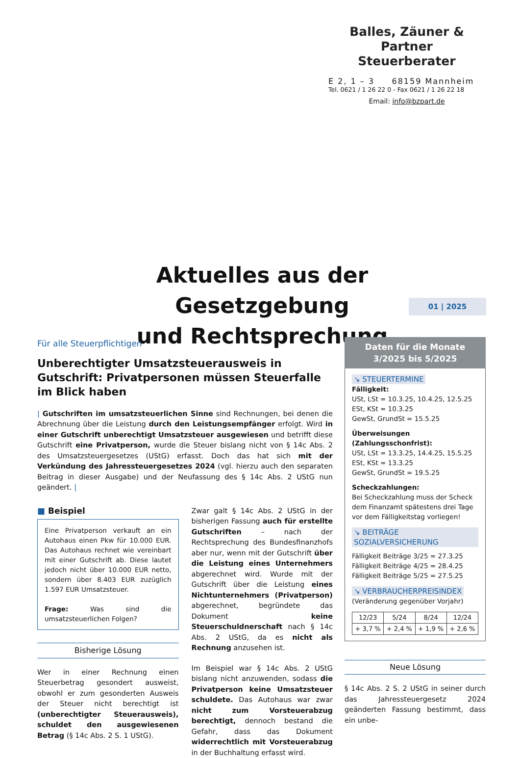Balles, Zäuner & Partner
Steuerberater
E 2, 1 – 3 68159 Mannheim
Tel. 0621 / 1 26 22 0 - Fax 0621 / 1 26 22 18
Email: info@bzpart.de
Aktuelles aus der Gesetzgebung
und Rechtsprechung
01 | 2025
Für alle Steuerpflichtigen
Unberechtigter Umsatzsteuerausweis in Gutschrift: Privatpersonen müssen Steuerfalle im Blick haben
| Gutschriften im umsatzsteuerlichen Sinne sind Rechnungen, bei denen die Abrechnung über die Leistung durch den Leistungsempfänger erfolgt. Wird in einer Gutschrift unberechtigt Umsatzsteuer ausgewiesen und betrifft diese Gutschrift eine Privatperson, wurde die Steuer bislang nicht von § 14c Abs. 2 des Umsatzsteuergesetzes (UStG) erfasst. Doch das hat sich mit der Verkündung des Jahressteuergesetzes 2024 (vgl. hierzu auch den separaten Beitrag in dieser Ausgabe) und der Neufassung des § 14c Abs. 2 UStG nun geändert. |
■ Beispiel
Eine Privatperson verkauft an ein Autohaus einen Pkw für 10.000 EUR. Das Autohaus rechnet wie vereinbart mit einer Gutschrift ab. Diese lautet jedoch nicht über 10.000 EUR netto, sondern über 8.403 EUR zuzüglich 1.597 EUR Umsatzsteuer.
Frage: Was sind die umsatzsteuerlichen Folgen?
Bisherige Lösung
Wer in einer Rechnung einen Steuerbetrag gesondert ausweist, obwohl er zum gesonderten Ausweis der Steuer nicht berechtigt ist (unberechtigter Steuerausweis), schuldet den ausgewiesenen Betrag (§ 14c Abs. 2 S. 1 UStG).
Zwar galt § 14c Abs. 2 UStG in der bisherigen Fassung auch für erstellte Gutschriften – nach der Rechtsprechung des Bundesfinanzhofs aber nur, wenn mit der Gutschrift über die Leistung eines Unternehmers abgerechnet wird. Wurde mit der Gutschrift über die Leistung eines Nichtunternehmers (Privatperson) abgerechnet, begründete das Dokument keine Steuerschuldnerschaft nach § 14c Abs. 2 UStG, da es nicht als Rechnung anzusehen ist.
Im Beispiel war § 14c Abs. 2 UStG bislang nicht anzuwenden, sodass die Privatperson keine Umsatzsteuer schuldete. Das Autohaus war zwar nicht zum Vorsteuerabzug berechtigt, dennoch bestand die Gefahr, dass das Dokument widerrechtlich mit Vorsteuerabzug in der Buchhaltung erfasst wird.
Daten für die Monate
3/2025 bis 5/2025
↘ STEUERTERMINE
Fälligkeit:
USt, LSt = 10.3.25, 10.4.25, 12.5.25
ESt, KSt = 10.3.25
GewSt, GrundSt = 15.5.25
Überweisungen (Zahlungsschonfrist):
USt, LSt = 13.3.25, 14.4.25, 15.5.25
ESt, KSt = 13.3.25
GewSt, GrundSt = 19.5.25
Scheckzahlungen:
Bei Scheckzahlung muss der Scheck dem Finanzamt spätestens drei Tage vor dem Fälligkeitstag vorliegen!
↘ BEITRÄGE SOZIALVERSICHERUNG
Fälligkeit Beiträge 3/25 = 27.3.25
Fälligkeit Beiträge 4/25 = 28.4.25
Fälligkeit Beiträge 5/25 = 27.5.25
↘ VERBRAUCHERPREISINDEX
(Veränderung gegenüber Vorjahr)
| 12/23 | 5/24 | 8/24 | 12/24 |
| + 3,7 % | + 2,4 % | + 1,9 % | + 2,6 % |
Neue Lösung
§ 14c Abs. 2 S. 2 UStG in seiner durch das Jahressteuergesetz 2024 geänderten Fassung bestimmt, dass ein unbe-